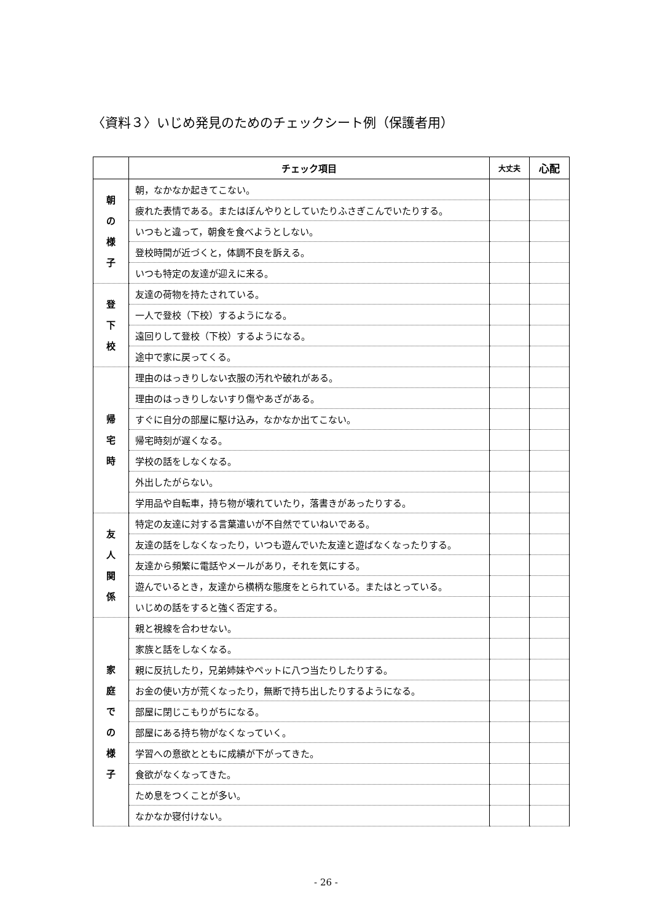〈資料３〉いじめ発見のためのチェックシート例（保護者用）
| | チェック項目 | 大丈夫 | 心配 |
| --- | --- | --- | --- |
| 朝 の 様 子 | 朝，なかなか起きてこない。 | | |
| | 疲れた表情である。またはぼんやりとしていたりふさぎこんでいたりする。 | | |
| | いつもと違って，朝食を食べようとしない。 | | |
| | 登校時間が近づくと，体調不良を訴える。 | | |
| | いつも特定の友達が迎えに来る。 | | |
| 登 下 校 | 友達の荷物を持たされている。 | | |
| | 一人で登校（下校）するようになる。 | | |
| | 遠回りして登校（下校）するようになる。 | | |
| | 途中で家に戻ってくる。 | | |
| 帰 宅 時 | 理由のはっきりしない衣服の汚れや破れがある。 | | |
| | 理由のはっきりしないすり傷やあざがある。 | | |
| | すぐに自分の部屋に駆け込み，なかなか出てこない。 | | |
| | 帰宅時刻が遅くなる。 | | |
| | 学校の話をしなくなる。 | | |
| | 外出したがらない。 | | |
| | 学用品や自転車，持ち物が壊れていたり，落書きがあったりする。 | | |
| 友 人 関 係 | 特定の友達に対する言葉遣いが不自然でていねいである。 | | |
| | 友達の話をしなくなったり，いつも遊んでいた友達と遊ばなくなったりする。 | | |
| | 友達から頻繁に電話やメールがあり，それを気にする。 | | |
| | 遊んでいるとき，友達から横柄な態度をとられている。またはとっている。 | | |
| | いじめの話をすると強く否定する。 | | |
| 家 庭 で の 様 子 | 親と視線を合わせない。 | | |
| | 家族と話をしなくなる。 | | |
| | 親に反抗したり，兄弟姉妹やペットに八つ当たりしたりする。 | | |
| | お金の使い方が荒くなったり，無断で持ち出したりするようになる。 | | |
| | 部屋に閉じこもりがちになる。 | | |
| | 部屋にある持ち物がなくなっていく。 | | |
| | 学習への意欲とともに成績が下がってきた。 | | |
| | 食欲がなくなってきた。 | | |
| | ため息をつくことが多い。 | | |
| | なかなか寝付けない。 | | |
- 26 -